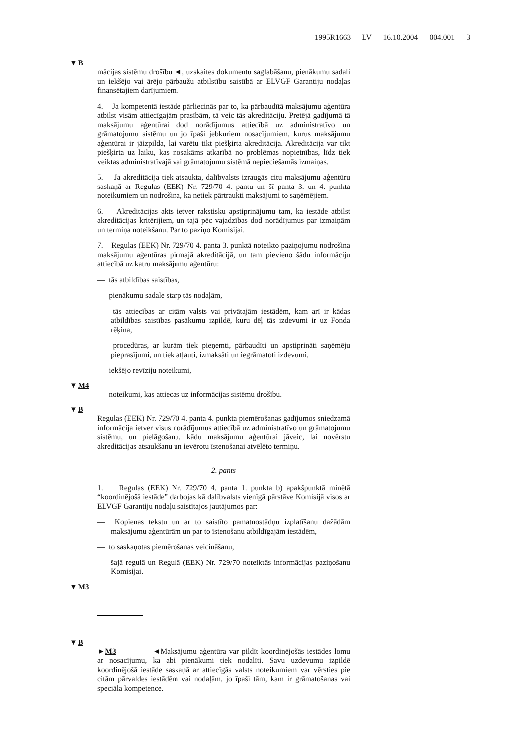1995R1663 — LV — 16.10.2004 — 004.001 — 3
▼B
mācijas sistēmu drošību ◄, uzskaites dokumentu saglabāšanu, pienākumu sadali un iekšējo vai ārējo pārbaužu atbilstību saistībā ar ELVGF Garantiju nodaļas finansētajiem darījumiem.
4. Ja kompetentā iestāde pārliecinās par to, ka pārbaudītā maksājumu aģentūra atbilst visām attiecīgajām prasībām, tā veic tās akreditāciju. Pretējā gadījumā tā maksājumu aģentūrai dod norādījumus attiecībā uz administratīvo un grāmatojumu sistēmu un jo īpaši jebkuriem nosacījumiem, kurus maksājumu aģentūrai ir jāizpilda, lai varētu tikt piešķirta akreditācija. Akreditācija var tikt piešķirta uz laiku, kas nosakāms atkarībā no problēmas nopietnības, līdz tiek veiktas administratīvajā vai grāmatojumu sistēmā nepieciešamās izmaiņas.
5. Ja akreditācija tiek atsaukta, dalībvalsts izraugās citu maksājumu aģentūru saskaņā ar Regulas (EEK) Nr. 729/70 4. pantu un šī panta 3. un 4. punkta noteikumiem un nodrošina, ka netiek pārtraukti maksājumi to saņēmējiem.
6. Akreditācijas akts ietver rakstisku apstiprinājumu tam, ka iestāde atbilst akreditācijas kritērijiem, un tajā pēc vajadzības dod norādījumus par izmaiņām un termiņa noteikšanu. Par to paziņo Komisijai.
7. Regulas (EEK) Nr. 729/70 4. panta 3. punktā noteikto paziņojumu nodrošina maksājumu aģentūras pirmajā akreditācijā, un tam pievieno šādu informāciju attiecībā uz katru maksājumu aģentūru:
— tās atbildības saistības,
— pienākumu sadale starp tās nodaļām,
— tās attiecības ar citām valsts vai privātajām iestādēm, kam arī ir kādas atbildības saistības pasākumu izpildē, kuru dēļ tās izdevumi ir uz Fonda rēķina,
— procedūras, ar kurām tiek pieņemti, pārbaudīti un apstiprināti saņēmēju pieprasījumi, un tiek atļauti, izmaksāti un iegrāmatoti izdevumi,
— iekšējo revīziju noteikumi,
▼M4
— noteikumi, kas attiecas uz informācijas sistēmu drošību.
▼B
Regulas (EEK) Nr. 729/70 4. panta 4. punkta piemērošanas gadījumos sniedzamā informācija ietver visus norādījumus attiecībā uz administratīvo un grāmatojumu sistēmu, un pielāgošanu, kādu maksājumu aģentūrai jāveic, lai novērstu akreditācijas atsaukšanu un ievērotu īstenošanai atvēlēto termiņu.
2. pants
1. Regulas (EEK) Nr. 729/70 4. panta 1. punkta b) apakšpunktā minētā “koordinējošā iestāde” darbojas kā dalībvalsts vienīgā pārstāve Komisijā visos ar ELVGF Garantiju nodaļu saistītajos jautājumos par:
— Kopienas tekstu un ar to saistīto pamatnostādņu izplatīšanu dažādām maksājumu aģentūrām un par to īstenošanu atbildīgajām iestādēm,
— to saskaņotas piemērošanas veicināšanu,
— šajā regulā un Regulā (EEK) Nr. 729/70 noteiktās informācijas paziņošanu Komisijai.
▼M3
▼B
►M3 ———— ◄Maksājumu aģentūra var pildīt koordinējošās iestādes lomu ar nosacījumu, ka abi pienākumi tiek nodalīti. Savu uzdevumu izpildē koordinējošā iestāde saskaņā ar attiecīgās valsts noteikumiem var vērsties pie citām pārvaldes iestādēm vai nodaļām, jo īpaši tām, kam ir grāmatošanas vai speciāla kompetence.